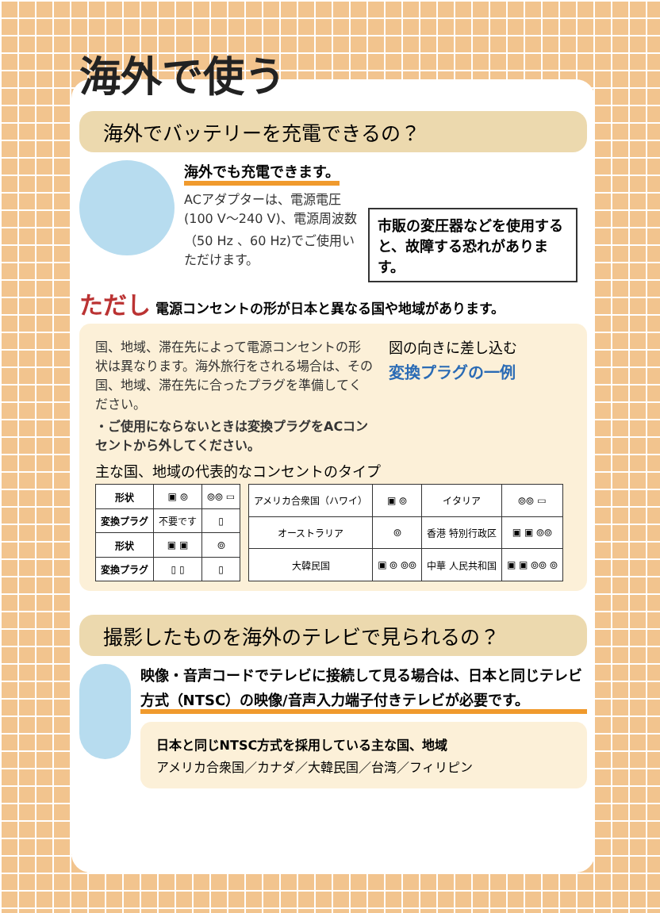海外で使う
海外でバッテリーを充電できるの？
海外でも充電できます。
ACアダプターは、電源電圧(100 V～240 V)、電源周波数（50 Hz 、60 Hz)でご使用いただけます。
市販の変圧器などを使用すると、故障する恐れがあります。
ただし 電源コンセントの形が日本と異なる国や地域があります。
国、地域、滞在先によって電源コンセントの形状は異なります。海外旅行をされる場合は、その国、地域、滞在先に合ったプラグを準備してください。
・ご使用にならないときは変換プラグをACコンセントから外してください。
図の向きに差し込む
変換プラグの一例
主な国、地域の代表的なコンセントのタイプ
| 形状 | ▣ ⦾ | ⦾⦾ ▭ |
| 変換プラグ | 不要です | ▯ |
| 形状 | ▣ ▣ | ⦾ |
| 変換プラグ | ▯ ▯ | ▯ |
| アメリカ合衆国（ハワイ） | ▣ ⦾ | イタリア | ⦾⦾ ▭ |
| オーストラリア | ⦾ | 香港 特別行政区 | ▣ ▣ ⦾⦾ |
| 大韓民国 | ▣ ⦾ ⦾⦾ | 中華 人民共和国 | ▣ ▣ ⦾⦾ ⦾ |
撮影したものを海外のテレビで見られるの？
映像・音声コードでテレビに接続して見る場合は、日本と同じテレビ方式（NTSC）の映像/音声入力端子付きテレビが必要です。
日本と同じNTSC方式を採用している主な国、地域
アメリカ合衆国／カナダ／大韓民国／台湾／フィリピン